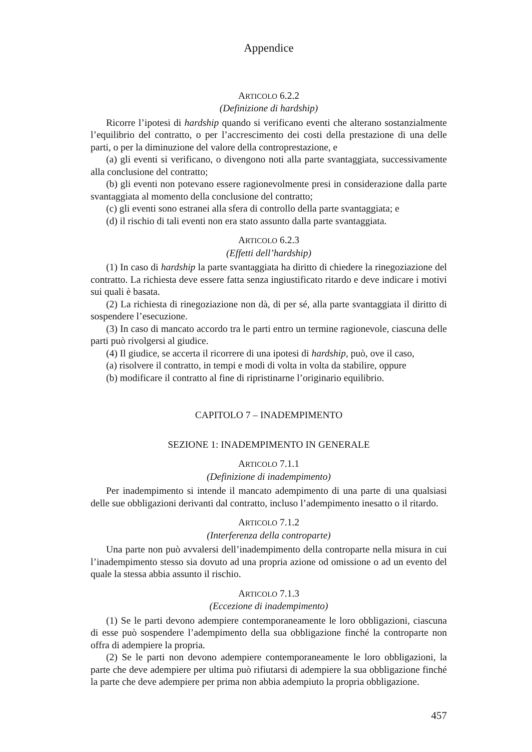Appendice
ARTICOLO 6.2.2
(Definizione di hardship)
Ricorre l’ipotesi di hardship quando si verificano eventi che alterano sostanzialmente l’equilibrio del contratto, o per l’accrescimento dei costi della prestazione di una delle parti, o per la diminuzione del valore della controprestazione, e
(a) gli eventi si verificano, o divengono noti alla parte svantaggiata, successivamente alla conclusione del contratto;
(b) gli eventi non potevano essere ragionevolmente presi in considerazione dalla parte svantaggiata al momento della conclusione del contratto;
(c) gli eventi sono estranei alla sfera di controllo della parte svantaggiata; e
(d) il rischio di tali eventi non era stato assunto dalla parte svantaggiata.
ARTICOLO 6.2.3
(Effetti dell’hardship)
(1) In caso di hardship la parte svantaggiata ha diritto di chiedere la rinegoziazione del contratto. La richiesta deve essere fatta senza ingiustificato ritardo e deve indicare i motivi sui quali è basata.
(2) La richiesta di rinegoziazione non dà, di per sé, alla parte svantaggiata il diritto di sospendere l’esecuzione.
(3) In caso di mancato accordo tra le parti entro un termine ragionevole, ciascuna delle parti può rivolgersi al giudice.
(4) Il giudice, se accerta il ricorrere di una ipotesi di hardship, può, ove il caso,
(a) risolvere il contratto, in tempi e modi di volta in volta da stabilire, oppure
(b) modificare il contratto al fine di ripristinarne l’originario equilibrio.
CAPITOLO 7 – INADEMPIMENTO
SEZIONE 1: INADEMPIMENTO IN GENERALE
ARTICOLO 7.1.1
(Definizione di inadempimento)
Per inadempimento si intende il mancato adempimento di una parte di una qualsiasi delle sue obbligazioni derivanti dal contratto, incluso l’adempimento inesatto o il ritardo.
ARTICOLO 7.1.2
(Interferenza della controparte)
Una parte non può avvalersi dell’inadempimento della controparte nella misura in cui l’inadempimento stesso sia dovuto ad una propria azione od omissione o ad un evento del quale la stessa abbia assunto il rischio.
ARTICOLO 7.1.3
(Eccezione di inadempimento)
(1) Se le parti devono adempiere contemporaneamente le loro obbligazioni, ciascuna di esse può sospendere l’adempimento della sua obbligazione finché la controparte non offra di adempiere la propria.
(2) Se le parti non devono adempiere contemporaneamente le loro obbligazioni, la parte che deve adempiere per ultima può rifiutarsi di adempiere la sua obbligazione finché la parte che deve adempiere per prima non abbia adempiuto la propria obbligazione.
457